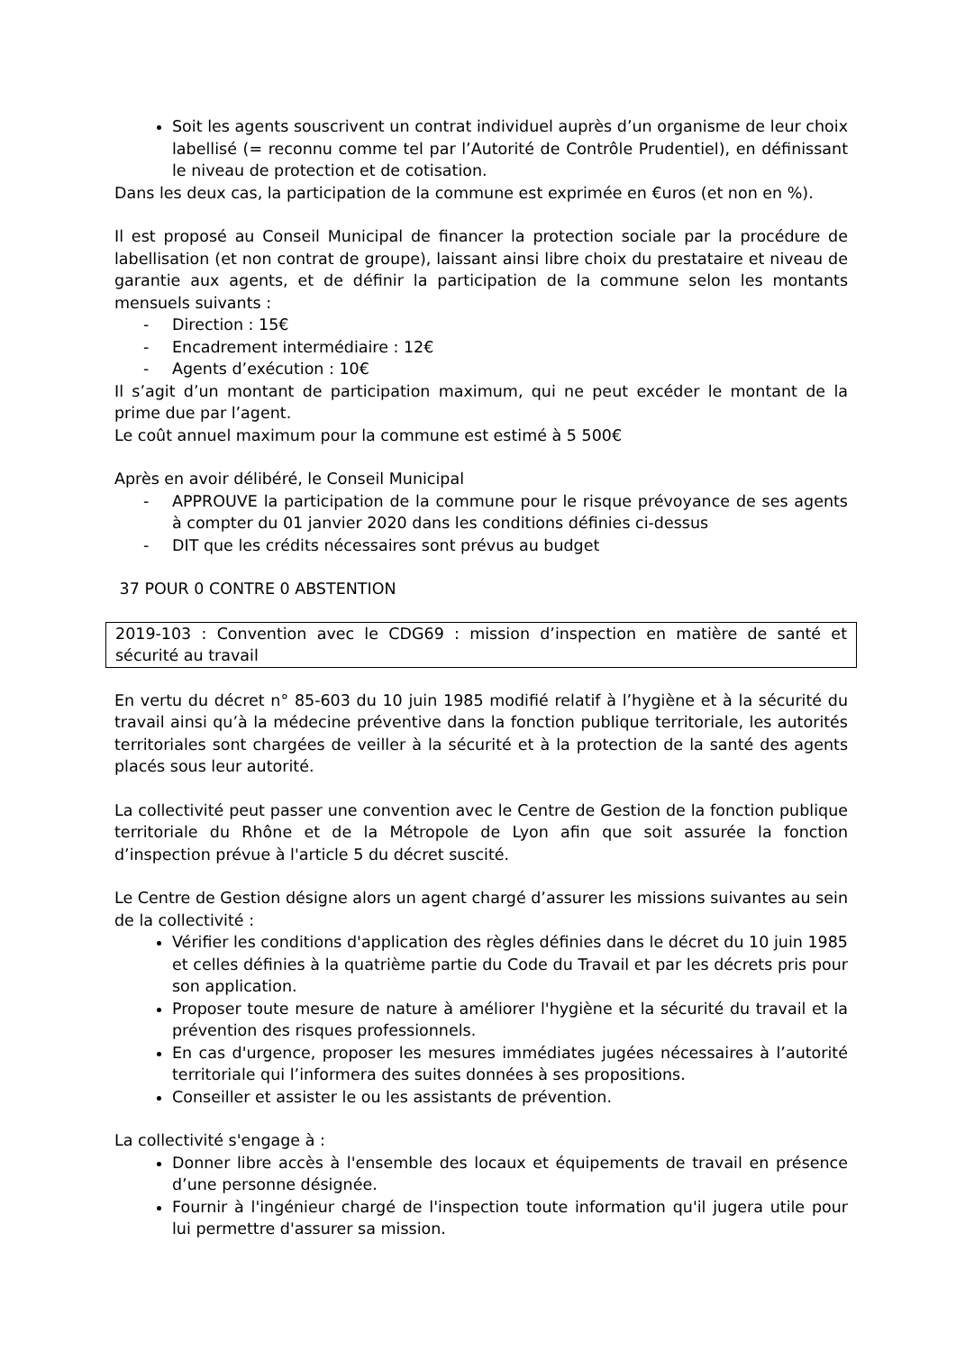Soit les agents souscrivent un contrat individuel auprès d’un organisme de leur choix labellisé (= reconnu comme tel par l’Autorité de Contrôle Prudentiel), en définissant le niveau de protection et de cotisation.
Dans les deux cas, la participation de la commune est exprimée en €uros (et non en %).
Il est proposé au Conseil Municipal de financer la protection sociale par la procédure de labellisation (et non contrat de groupe), laissant ainsi libre choix du prestataire et niveau de garantie aux agents, et de définir la participation de la commune selon les montants mensuels suivants :
- Direction : 15€
- Encadrement intermédiaire : 12€
- Agents d’exécution : 10€
Il s’agit d’un montant de participation maximum, qui ne peut excéder le montant de la prime due par l’agent.
Le coût annuel maximum pour la commune est estimé à 5 500€
Après en avoir délibéré, le Conseil Municipal
- APPROUVE la participation de la commune pour le risque prévoyance de ses agents à compter du 01 janvier 2020 dans les conditions définies ci-dessus
- DIT que les crédits nécessaires sont prévus au budget
37 POUR 0 CONTRE 0 ABSTENTION
2019-103 : Convention avec le CDG69 : mission d’inspection en matière de santé et sécurité au travail
En vertu du décret n° 85-603 du 10 juin 1985 modifié relatif à l’hygiène et à la sécurité du travail ainsi qu’à la médecine préventive dans la fonction publique territoriale, les autorités territoriales sont chargées de veiller à la sécurité et à la protection de la santé des agents placés sous leur autorité.
La collectivité peut passer une convention avec le Centre de Gestion de la fonction publique territoriale du Rhône et de la Métropole de Lyon afin que soit assurée la fonction d’inspection prévue à l'article 5 du décret suscité.
Le Centre de Gestion désigne alors un agent chargé d’assurer les missions suivantes au sein de la collectivité :
Vérifier les conditions d'application des règles définies dans le décret du 10 juin 1985 et celles définies à la quatrième partie du Code du Travail et par les décrets pris pour son application.
Proposer toute mesure de nature à améliorer l'hygiène et la sécurité du travail et la prévention des risques professionnels.
En cas d'urgence, proposer les mesures immédiates jugées nécessaires à l’autorité territoriale qui l’informera des suites données à ses propositions.
Conseiller et assister le ou les assistants de prévention.
La collectivité s'engage à :
Donner libre accès à l'ensemble des locaux et équipements de travail en présence d’une personne désignée.
Fournir à l'ingénieur chargé de l'inspection toute information qu'il jugera utile pour lui permettre d'assurer sa mission.